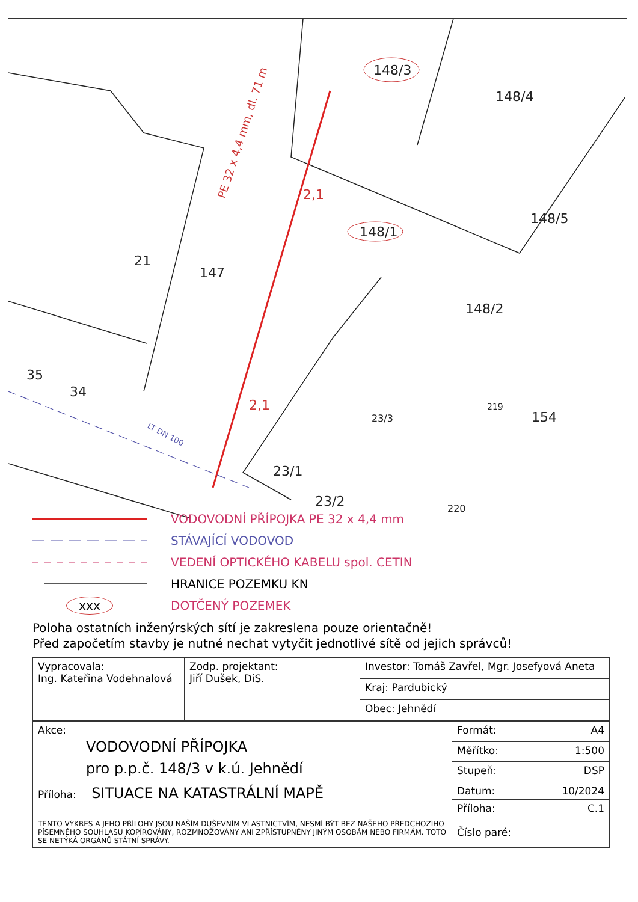148/3
148/4
148/5
148/1
21
147
148/2
35
34
154
23/3
23/1
23/2
219
220
PE 32 x 4,4 mm, dl. 71 m
2,1
2,1
LT DN 100
VODOVODNÍ PŘÍPOJKA PE 32 x 4,4 mm
STÁVAJÍCÍ VODOVOD
VEDENÍ OPTICKÉHO KABELU spol. CETIN
HRANICE POZEMKU KN
xxx DOTČENÝ POZEMEK
Poloha ostatních inženýrských sítí je zakreslena pouze orientačně!
Před započetím stavby je nutné nechat vytyčit jednotlivé sítě od jejich správců!
| Vypracovala: Ing. Kateřina Vodehnalová | Zodp. projektant: Jiří Dušek, DiS. | Investor: Tomáš Zavřel, Mgr. Josefyová Aneta |
| | | Kraj: Pardubický |
| | | Obec: Jehnědí |
| Akce: VODOVODNÍ PŘÍPOJKA pro p.p.č. 148/3 v k.ú. Jehnědí | Formát: | A4 |
| | Měřítko: | 1:500 |
| | Stupeň: | DSP |
| Příloha: SITUACE NA KATASTRÁLNÍ MAPĚ | Datum: | 10/2024 |
| | Příloha: | C.1 |
| TENTO VÝKRES A JEHO PŘÍLOHY JSOU NAŠÍM DUŠEVNÍM VLASTNICTVÍM, NESMÍ BÝT BEZ NAŠEHO PŘEDCHOZÍHO PÍSEMNÉHO SOUHLASU KOPÍROVÁNY, ROZMNOŽOVÁNY ANI ZPŘÍSTUPNĚNY JINÝM OSOBÁM NEBO FIRMÁM. TOTO SE NETÝKÁ ORGÁNŮ STÁTNÍ SPRÁVY. | Číslo paré: | |